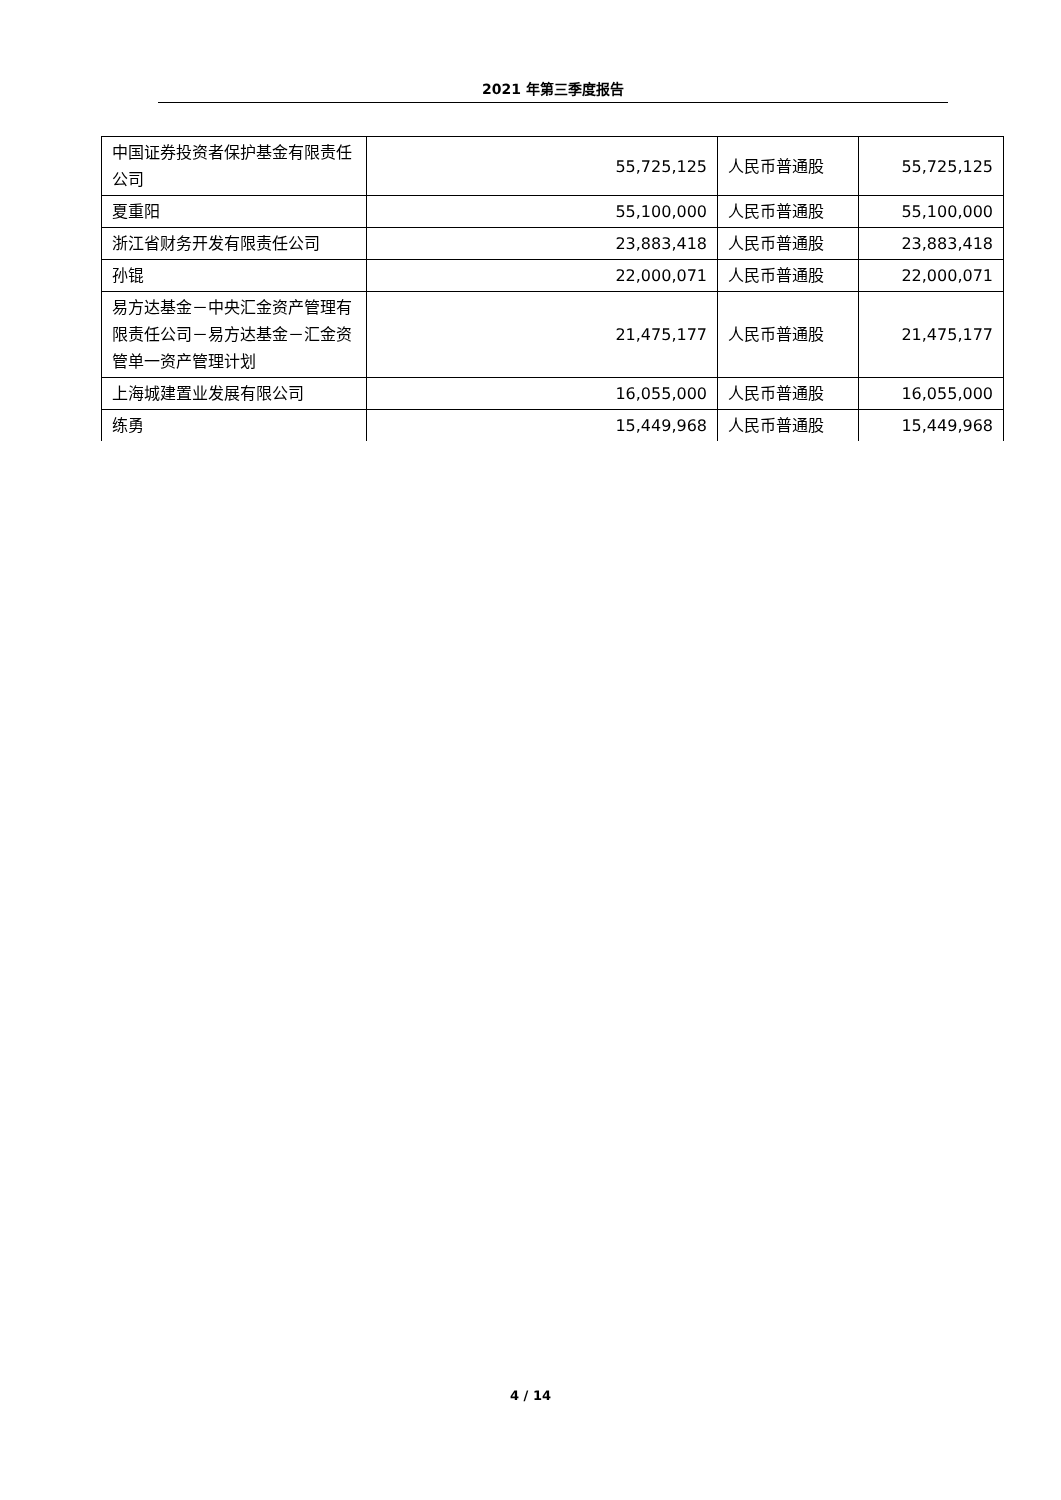2021 年第三季度报告
| 中国证券投资者保护基金有限责任公司 | 55,725,125 | 人民币普通股 | 55,725,125 |
| 夏重阳 | 55,100,000 | 人民币普通股 | 55,100,000 |
| 浙江省财务开发有限责任公司 | 23,883,418 | 人民币普通股 | 23,883,418 |
| 孙锟 | 22,000,071 | 人民币普通股 | 22,000,071 |
| 易方达基金－中央汇金资产管理有限责任公司－易方达基金－汇金资管单一资产管理计划 | 21,475,177 | 人民币普通股 | 21,475,177 |
| 上海城建置业发展有限公司 | 16,055,000 | 人民币普通股 | 16,055,000 |
| 练勇 | 15,449,968 | 人民币普通股 | 15,449,968 |
4 / 14